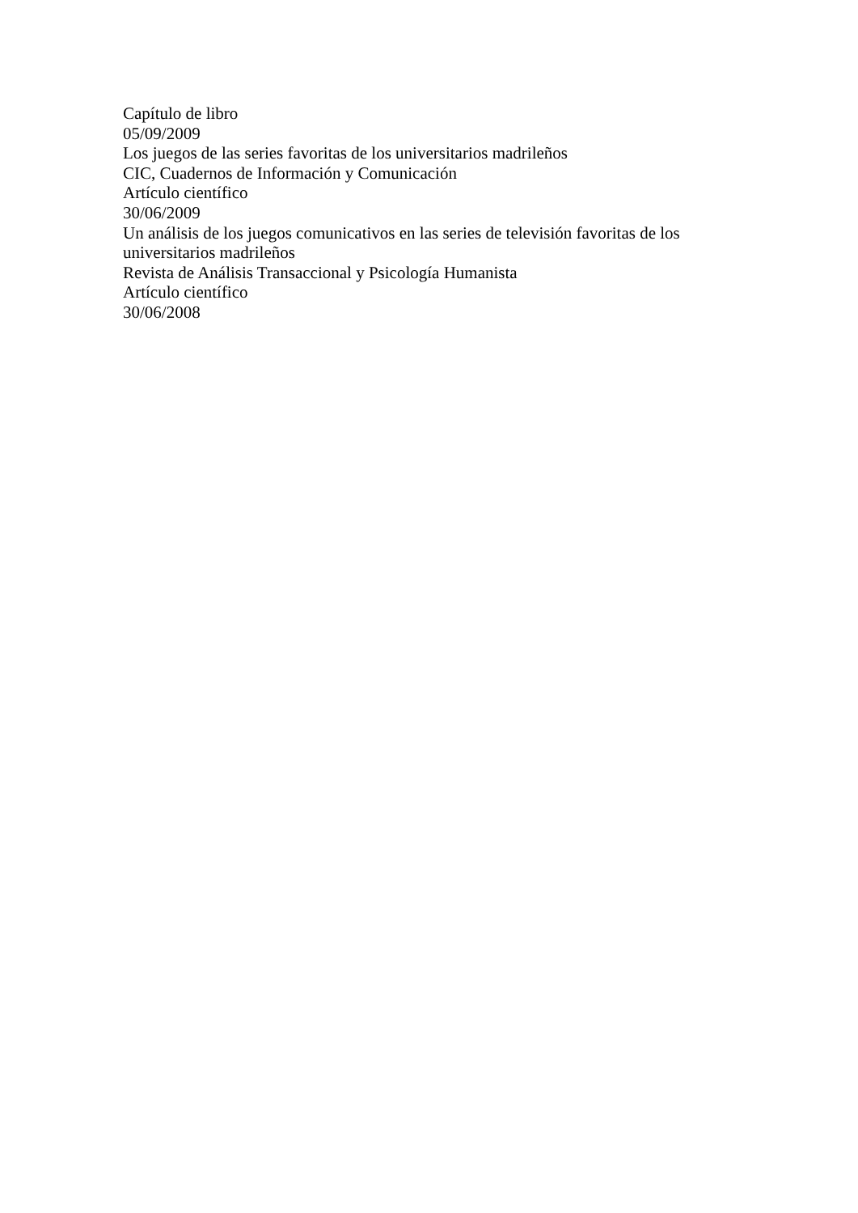Capítulo de libro
05/09/2009
Los juegos de las series favoritas de los universitarios madrileños
CIC, Cuadernos de Información y Comunicación
Artículo científico
30/06/2009
Un análisis de los juegos comunicativos en las series de televisión favoritas de los universitarios madrileños
Revista de Análisis Transaccional y Psicología Humanista
Artículo científico
30/06/2008